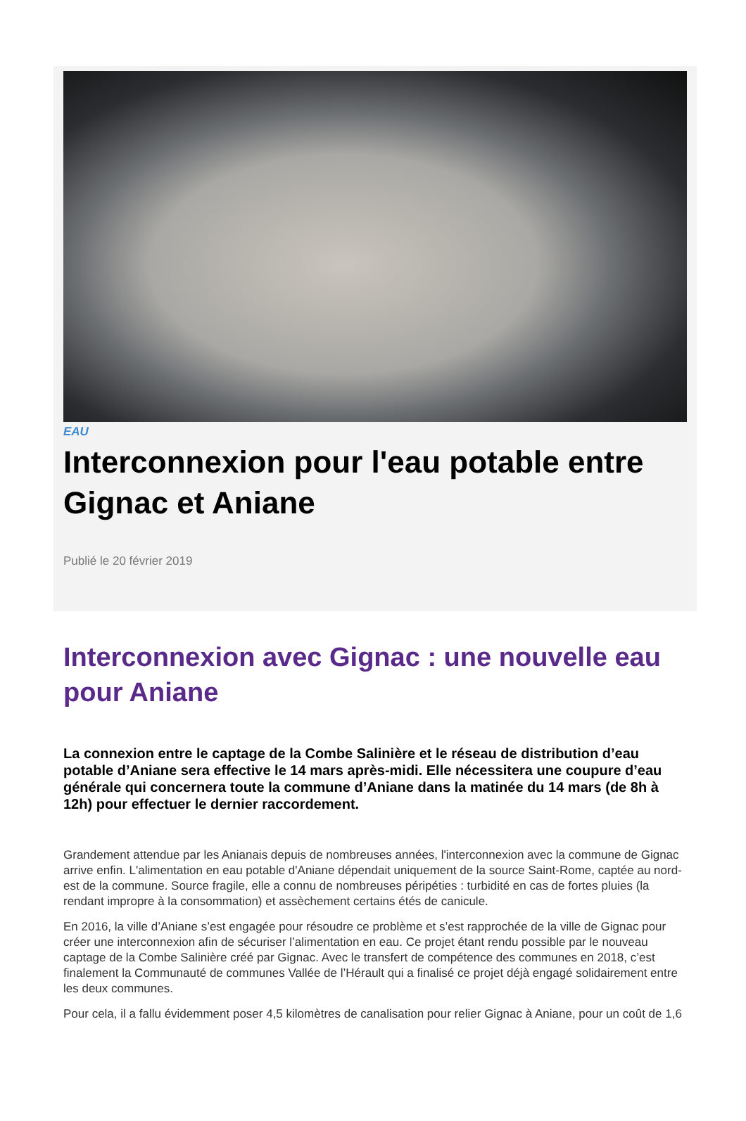EAU
Interconnexion pour l'eau potable entre Gignac et Aniane
Publié le 20 février 2019
Interconnexion avec Gignac : une nouvelle eau pour Aniane
La connexion entre le captage de la Combe Salinière et le réseau de distribution d’eau potable d’Aniane sera effective le 14 mars après-midi. Elle nécessitera une coupure d’eau générale qui concernera toute la commune d’Aniane dans la matinée du 14 mars (de 8h à 12h) pour effectuer le dernier raccordement.
Grandement attendue par les Anianais depuis de nombreuses années, l'interconnexion avec la commune de Gignac arrive enfin. L'alimentation en eau potable d'Aniane dépendait uniquement de la source Saint-Rome, captée au nord-est de la commune. Source fragile, elle a connu de nombreuses péripéties : turbidité en cas de fortes pluies (la rendant impropre à la consommation) et assèchement certains étés de canicule.
En 2016, la ville d’Aniane s’est engagée pour résoudre ce problème et s’est rapprochée de la ville de Gignac pour créer une interconnexion afin de sécuriser l’alimentation en eau. Ce projet étant rendu possible par le nouveau captage de la Combe Salinière créé par Gignac. Avec le transfert de compétence des communes en 2018, c’est finalement la Communauté de communes Vallée de l’Hérault qui a finalisé ce projet déjà engagé solidairement entre les deux communes.
Pour cela, il a fallu évidemment poser 4,5 kilomètres de canalisation pour relier Gignac à Aniane, pour un coût de 1,6